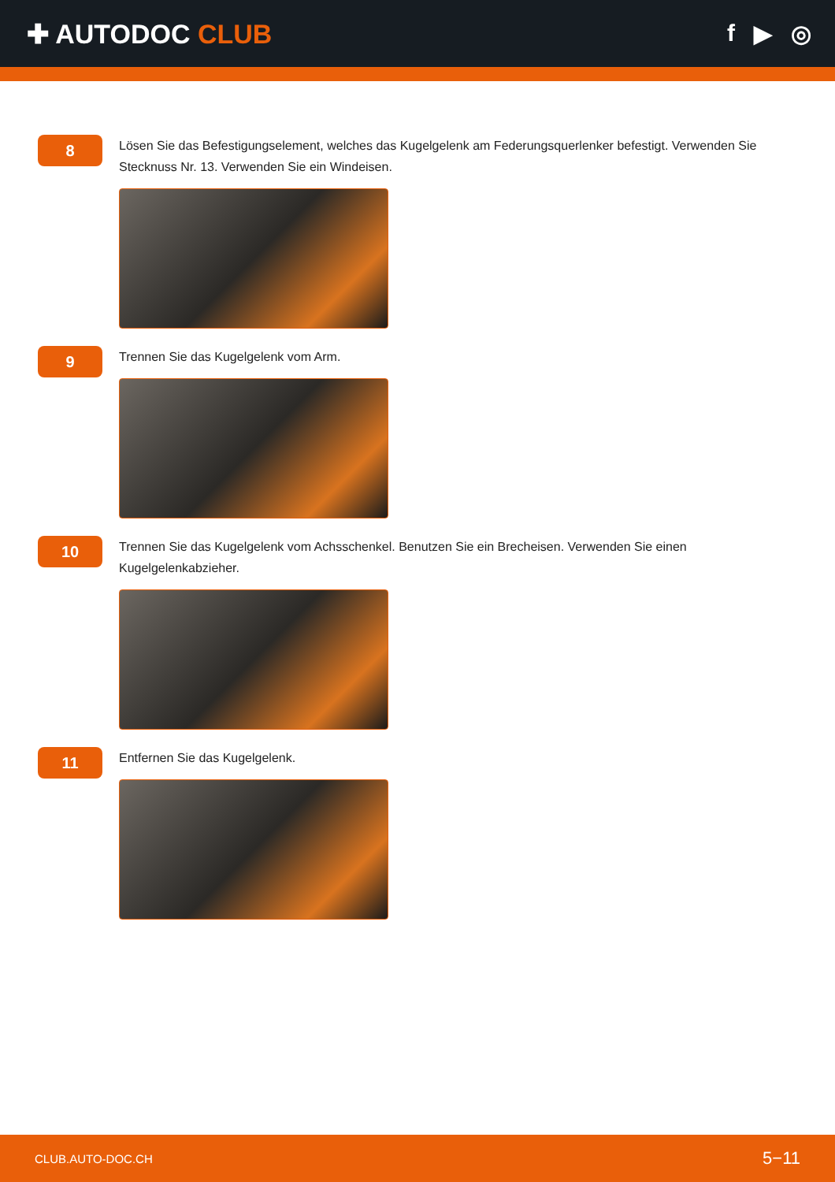✚ AUTODOC CLUB f ▶ ◎
8
Lösen Sie das Befestigungselement, welches das Kugelgelenk am Federungsquerlenker befestigt. Verwenden Sie Stecknuss Nr. 13. Verwenden Sie ein Windeisen.
9
Trennen Sie das Kugelgelenk vom Arm.
10
Trennen Sie das Kugelgelenk vom Achsschenkel. Benutzen Sie ein Brecheisen. Verwenden Sie einen Kugelgelenkabzieher.
11
Entfernen Sie das Kugelgelenk.
CLUB.AUTO-DOC.CH 5−11